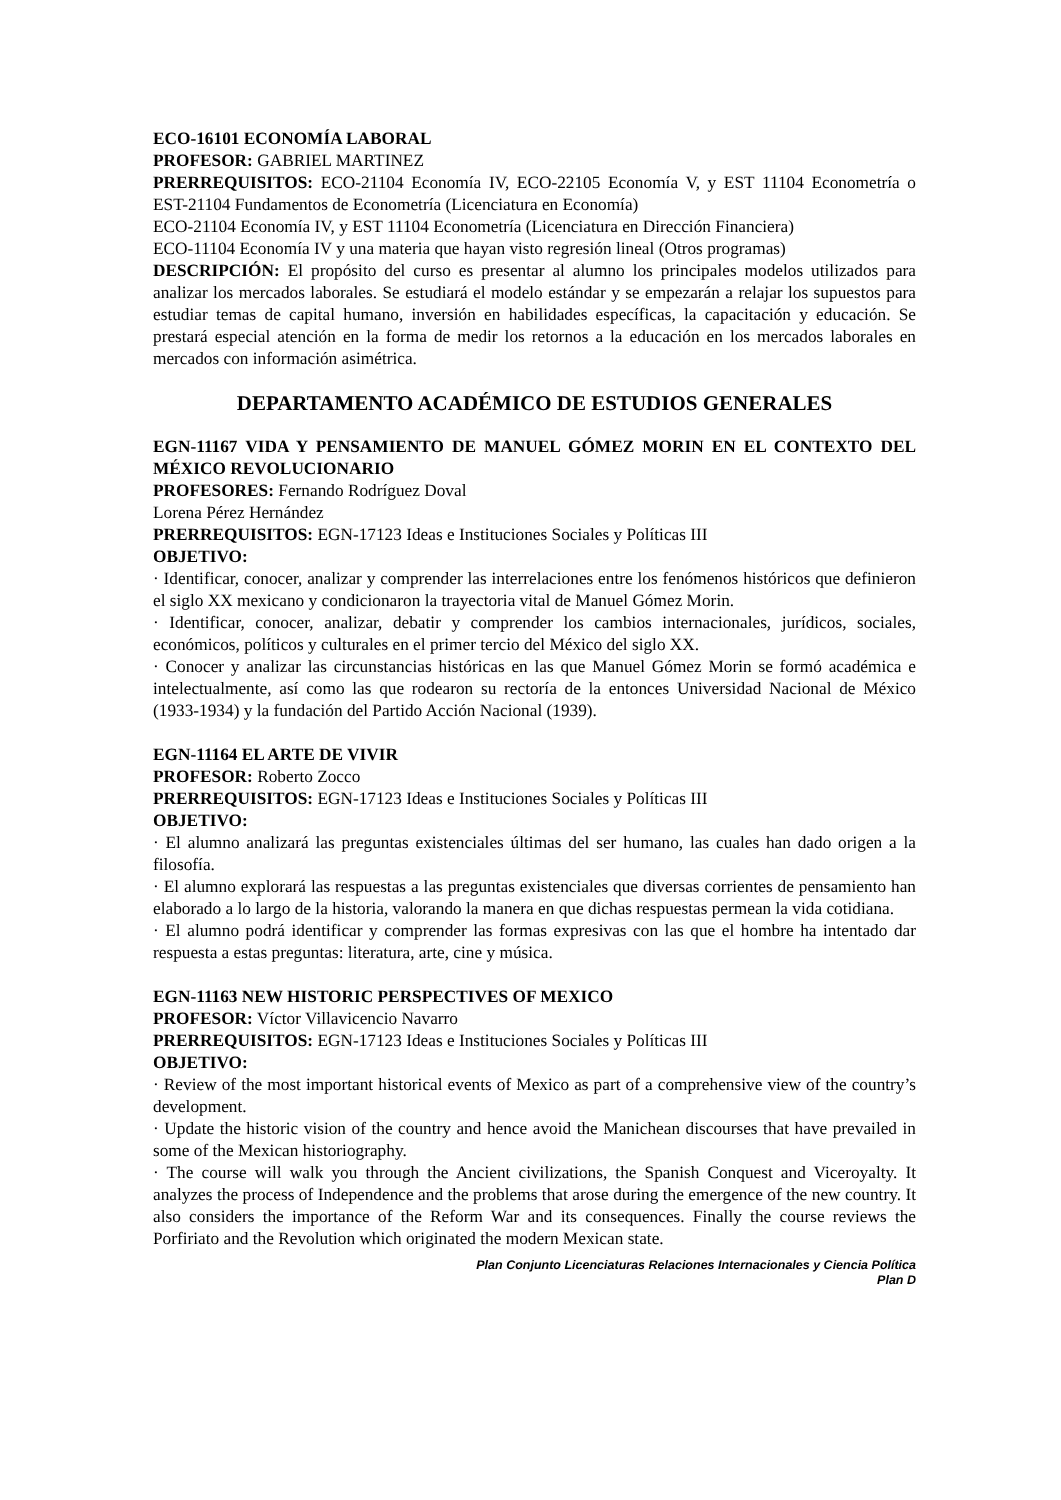ECO-16101 ECONOMÍA LABORAL
PROFESOR: GABRIEL MARTINEZ
PRERREQUISITOS: ECO-21104 Economía IV, ECO-22105 Economía V, y EST 11104 Econometría o EST-21104 Fundamentos de Econometría (Licenciatura en Economía)
ECO-21104 Economía IV, y EST 11104 Econometría (Licenciatura en Dirección Financiera)
ECO-11104 Economía IV y una materia que hayan visto regresión lineal (Otros programas)
DESCRIPCIÓN: El propósito del curso es presentar al alumno los principales modelos utilizados para analizar los mercados laborales. Se estudiará el modelo estándar y se empezarán a relajar los supuestos para estudiar temas de capital humano, inversión en habilidades específicas, la capacitación y educación. Se prestará especial atención en la forma de medir los retornos a la educación en los mercados laborales en mercados con información asimétrica.
DEPARTAMENTO ACADÉMICO DE ESTUDIOS GENERALES
EGN-11167 VIDA Y PENSAMIENTO DE MANUEL GÓMEZ MORIN EN EL CONTEXTO DEL MÉXICO REVOLUCIONARIO
PROFESORES: Fernando Rodríguez Doval
Lorena Pérez Hernández
PRERREQUISITOS: EGN-17123 Ideas e Instituciones Sociales y Políticas III
OBJETIVO:
· Identificar, conocer, analizar y comprender las interrelaciones entre los fenómenos históricos que definieron el siglo XX mexicano y condicionaron la trayectoria vital de Manuel Gómez Morin.
· Identificar, conocer, analizar, debatir y comprender los cambios internacionales, jurídicos, sociales, económicos, políticos y culturales en el primer tercio del México del siglo XX.
· Conocer y analizar las circunstancias históricas en las que Manuel Gómez Morin se formó académica e intelectualmente, así como las que rodearon su rectoría de la entonces Universidad Nacional de México (1933-1934) y la fundación del Partido Acción Nacional (1939).
EGN-11164 EL ARTE DE VIVIR
PROFESOR: Roberto Zocco
PRERREQUISITOS: EGN-17123 Ideas e Instituciones Sociales y Políticas III
OBJETIVO:
· El alumno analizará las preguntas existenciales últimas del ser humano, las cuales han dado origen a la filosofía.
· El alumno explorará las respuestas a las preguntas existenciales que diversas corrientes de pensamiento han elaborado a lo largo de la historia, valorando la manera en que dichas respuestas permean la vida cotidiana.
· El alumno podrá identificar y comprender las formas expresivas con las que el hombre ha intentado dar respuesta a estas preguntas: literatura, arte, cine y música.
EGN-11163 NEW HISTORIC PERSPECTIVES OF MEXICO
PROFESOR: Víctor Villavicencio Navarro
PRERREQUISITOS: EGN-17123 Ideas e Instituciones Sociales y Políticas III
OBJETIVO:
· Review of the most important historical events of Mexico as part of a comprehensive view of the country’s development.
· Update the historic vision of the country and hence avoid the Manichean discourses that have prevailed in some of the Mexican historiography.
· The course will walk you through the Ancient civilizations, the Spanish Conquest and Viceroyalty. It analyzes the process of Independence and the problems that arose during the emergence of the new country. It also considers the importance of the Reform War and its consequences. Finally the course reviews the Porfiriato and the Revolution which originated the modern Mexican state.
Plan Conjunto Licenciaturas Relaciones Internacionales y Ciencia Política
Plan D